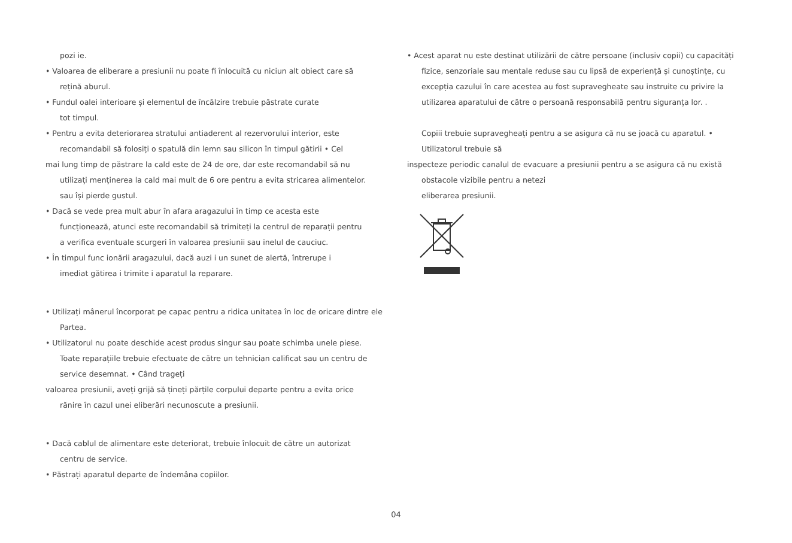pozi ie.
• Valoarea de eliberare a presiunii nu poate fi înlocuită cu niciun alt obiect care să
rețină aburul.
• Fundul oalei interioare și elementul de încălzire trebuie păstrate curate
tot timpul.
• Pentru a evita deteriorarea stratului antiaderent al rezervorului interior, este
recomandabil să folosiți o spatulă din lemn sau silicon în timpul gătirii • Cel
mai lung timp de păstrare la cald este de 24 de ore, dar este recomandabil să nu
utilizați menținerea la cald mai mult de 6 ore pentru a evita stricarea alimentelor.
sau își pierde gustul.
• Dacă se vede prea mult abur în afara aragazului în timp ce acesta este
funcționează, atunci este recomandabil să trimiteți la centrul de reparații pentru
a verifica eventuale scurgeri în valoarea presiunii sau inelul de cauciuc.
• În timpul func ionării aragazului, dacă auzi i un sunet de alertă, întrerupe i
imediat gătirea i trimite i aparatul la reparare.
• Utilizați mânerul încorporat pe capac pentru a ridica unitatea în loc de oricare dintre ele
Partea.
• Utilizatorul nu poate deschide acest produs singur sau poate schimba unele piese.
Toate reparațiile trebuie efectuate de către un tehnician calificat sau un centru de
service desemnat. • Când trageți
valoarea presiunii, aveți grijă să țineți părțile corpului departe pentru a evita orice
rănire în cazul unei eliberări necunoscute a presiunii.
• Dacă cablul de alimentare este deteriorat, trebuie înlocuit de către un autorizat
centru de service.
• Păstrați aparatul departe de îndemâna copiilor.
• Acest aparat nu este destinat utilizării de către persoane (inclusiv copii) cu capacități
fizice, senzoriale sau mentale reduse sau cu lipsă de experiență și cunoștințe, cu
excepția cazului în care acestea au fost supravegheate sau instruite cu privire la
utilizarea aparatului de către o persoană responsabilă pentru siguranța lor. .
Copiii trebuie supravegheați pentru a se asigura că nu se joacă cu aparatul. •
Utilizatorul trebuie să
inspecteze periodic canalul de evacuare a presiunii pentru a se asigura că nu există
obstacole vizibile pentru a netezi
eliberarea presiunii.
04